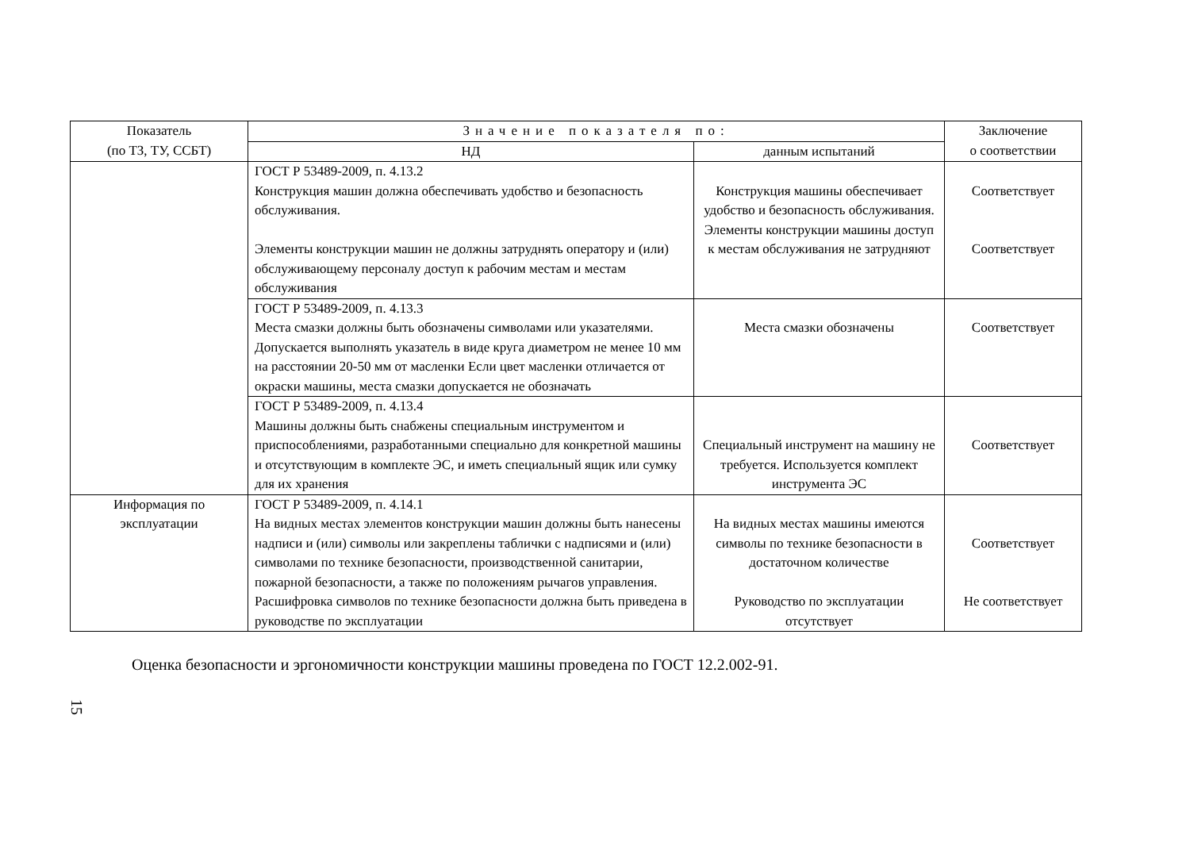| Показатель (по ТЗ, ТУ, ССБТ) | Значение показателя по: | | Заключение о соответствии |
| --- | --- | --- | --- |
| | НД | данным испытаний | |
| | ГОСТ Р 53489-2009, п. 4.13.2 Конструкция машин должна обеспечивать удобство и безопасность обслуживания. Элементы конструкции машин не должны затруднять оператору и (или) обслуживающему персоналу доступ к рабочим местам и местам обслуживания | Конструкция машины обеспечивает удобство и безопасность обслуживания. Элементы конструкции машины доступ к местам обслуживания не затрудняют | Соответствует Соответствует |
| | ГОСТ Р 53489-2009, п. 4.13.3 Места смазки должны быть обозначены символами или указателями. Допускается выполнять указатель в виде круга диаметром не менее 10 мм на расстоянии 20-50 мм от масленки Если цвет масленки отличается от окраски машины, места смазки допускается не обозначать | Места смазки обозначены | Соответствует |
| | ГОСТ Р 53489-2009, п. 4.13.4 Машины должны быть снабжены специальным инструментом и приспособлениями, разработанными специально для конкретной машины и отсутствующим в комплекте ЭС, и иметь специальный ящик или сумку для их хранения | Специальный инструмент на машину не требуется. Используется комплект инструмента ЭС | Соответствует |
| Информация по эксплуатации | ГОСТ Р 53489-2009, п. 4.14.1 На видных местах элементов конструкции машин должны быть нанесены надписи и (или) символы или закреплены таблички с надписями и (или) символами по технике безопасности, производственной санитарии, пожарной безопасности, а также по положениям рычагов управления. Расшифровка символов по технике безопасности должна быть приведена в руководстве по эксплуатации | На видных местах машины имеются символы по технике безопасности в достаточном количестве Руководство по эксплуатации отсутствует | Соответствует Не соответствует |
Оценка безопасности и эргономичности конструкции машины проведена по ГОСТ 12.2.002-91.
15